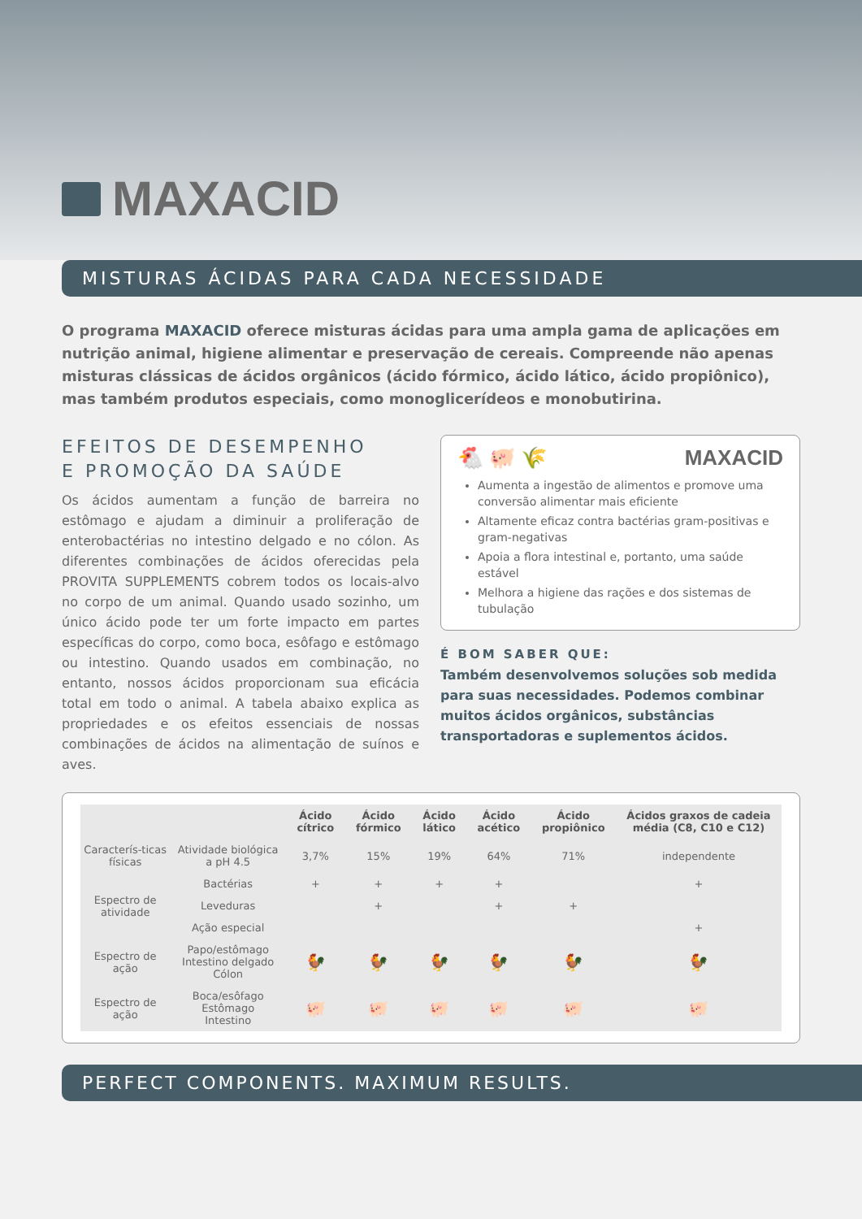MAXACID
MISTURAS ÁCIDAS PARA CADA NECESSIDADE
O programa MAXACID oferece misturas ácidas para uma ampla gama de aplicações em nutrição animal, higiene alimentar e preservação de cereais. Compreende não apenas misturas clássicas de ácidos orgânicos (ácido fórmico, ácido lático, ácido propiônico), mas também produtos especiais, como monoglicerídeos e monobutirina.
EFEITOS DE DESEMPENHO
E PROMOÇÃO DA SAÚDE
Os ácidos aumentam a função de barreira no estômago e ajudam a diminuir a proliferação de enterobactérias no intestino delgado e no cólon. As diferentes combinações de ácidos oferecidas pela PROVITA SUPPLEMENTS cobrem todos os locais-alvo no corpo de um animal. Quando usado sozinho, um único ácido pode ter um forte impacto em partes específicas do corpo, como boca, esôfago e estômago ou intestino. Quando usados em combinação, no entanto, nossos ácidos proporcionam sua eficácia total em todo o animal. A tabela abaixo explica as propriedades e os efeitos essenciais de nossas combinações de ácidos na alimentação de suínos e aves.
🐔 🐖 🌾 MAXACID
Aumenta a ingestão de alimentos e promove uma conversão alimentar mais eficiente
Altamente eficaz contra bactérias gram-positivas e gram-negativas
Apoia a flora intestinal e, portanto, uma saúde estável
Melhora a higiene das rações e dos sistemas de tubulação
É BOM SABER QUE:
Também desenvolvemos soluções sob medida para suas necessidades. Podemos combinar muitos ácidos orgânicos, substâncias transportadoras e suplementos ácidos.
| | | Ácido cítrico | Ácido fórmico | Ácido lático | Ácido acético | Ácido propiônico | Ácidos graxos de cadeia média (C8, C10 e C12) |
| --- | --- | --- | --- | --- | --- | --- | --- |
| Caracterís-ticas físicas | Atividade biológica a pH 4.5 | 3,7% | 15% | 19% | 64% | 71% | independente |
| Espectro de atividade | Bactérias | + | + | + | + | | + |
| | Leveduras | | + | | + | + | |
| | Ação especial | | | | | | + |
| Espectro de ação | Papo/estômago Intestino delgado Cólon | 🐓 | 🐓 | 🐓 | 🐓 | 🐓 | 🐓 |
| Espectro de ação | Boca/esôfago Estômago Intestino | 🐖 | 🐖 | 🐖 | 🐖 | 🐖 | 🐖 |
PERFECT COMPONENTS. MAXIMUM RESULTS.